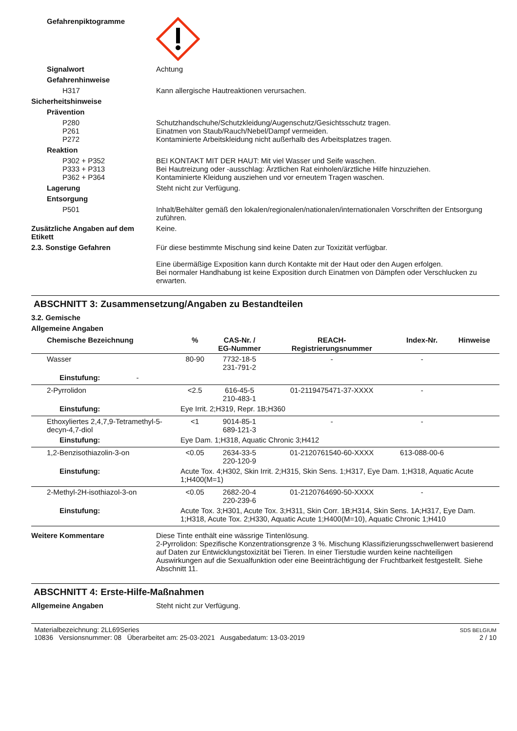Gefahrenpiktogramme
Signalwort Achtung
Gefahrenhinweise
H317 Kann allergische Hautreaktionen verursachen.
Sicherheitshinweise
Prävention
P280
P261
P272
Schutzhandschuhe/Schutzkleidung/Augenschutz/Gesichtsschutz tragen.
Einatmen von Staub/Rauch/Nebel/Dampf vermeiden.
Kontaminierte Arbeitskleidung nicht außerhalb des Arbeitsplatzes tragen.
Reaktion
P302 + P352
P333 + P313
P362 + P364
BEI KONTAKT MIT DER HAUT: Mit viel Wasser und Seife waschen.
Bei Hautreizung oder -ausschlag: Ärztlichen Rat einholen/ärztliche Hilfe hinzuziehen.
Kontaminierte Kleidung ausziehen und vor erneutem Tragen waschen.
Lagerung Steht nicht zur Verfügung.
Entsorgung
P501 Inhalt/Behälter gemäß den lokalen/regionalen/nationalen/internationalen Vorschriften der Entsorgung zuführen.
Zusätzliche Angaben auf dem Etikett
Keine.
2.3. Sonstige Gefahren Für diese bestimmte Mischung sind keine Daten zur Toxizität verfügbar.
Eine übermäßige Exposition kann durch Kontakte mit der Haut oder den Augen erfolgen.
Bei normaler Handhabung ist keine Exposition durch Einatmen von Dämpfen oder Verschlucken zu erwarten.
ABSCHNITT 3: Zusammensetzung/Angaben zu Bestandteilen
3.2. Gemische
Allgemeine Angaben
| Chemische Bezeichnung | % | CAS-Nr. / EG-Nummer | REACH- Registrierungsnummer | Index-Nr. | Hinweise |
| --- | --- | --- | --- | --- | --- |
| Wasser | 80-90 | 7732-18-5 231-791-2 | - | - | |
| Einstufung: - | | | | | |
| 2-Pyrrolidon | <2.5 | 616-45-5 210-483-1 | 01-2119475471-37-XXXX | - | |
| Einstufung: | Eye Irrit. 2;H319, Repr. 1B;H360 | | | | |
| Ethoxyliertes 2,4,7,9-Tetramethyl-5-decyn-4,7-diol | <1 | 9014-85-1 689-121-3 | - | - | |
| Einstufung: | Eye Dam. 1;H318, Aquatic Chronic 3;H412 | | | | |
| 1,2-Benzisothiazolin-3-on | <0.05 | 2634-33-5 220-120-9 | 01-2120761540-60-XXXX | 613-088-00-6 | |
| Einstufung: | Acute Tox. 4;H302, Skin Irrit. 2;H315, Skin Sens. 1;H317, Eye Dam. 1;H318, Aquatic Acute 1;H400(M=1) | | | | |
| 2-Methyl-2H-isothiazol-3-on | <0.05 | 2682-20-4 220-239-6 | 01-2120764690-50-XXXX | - | |
| Einstufung: | Acute Tox. 3;H301, Acute Tox. 3;H311, Skin Corr. 1B;H314, Skin Sens. 1A;H317, Eye Dam. 1;H318, Acute Tox. 2;H330, Aquatic Acute 1;H400(M=10), Aquatic Chronic 1;H410 | | | | |
Weitere Kommentare Diese Tinte enthält eine wässrige Tintenlösung.
2-Pyrrolidon: Spezifische Konzentrationsgrenze 3 %. Mischung Klassifizierungsschwellenwert basierend auf Daten zur Entwicklungstoxizität bei Tieren. In einer Tierstudie wurden keine nachteiligen Auswirkungen auf die Sexualfunktion oder eine Beeinträchtigung der Fruchtbarkeit festgestellt. Siehe Abschnitt 11.
ABSCHNITT 4: Erste-Hilfe-Maßnahmen
Allgemeine Angaben Steht nicht zur Verfügung.
Materialbezeichnung: 2LL69Series
10836 Versionsnummer: 08 Überarbeitet am: 25-03-2021 Ausgabedatum: 13-03-2019
SDS BELGIUM
2 / 10